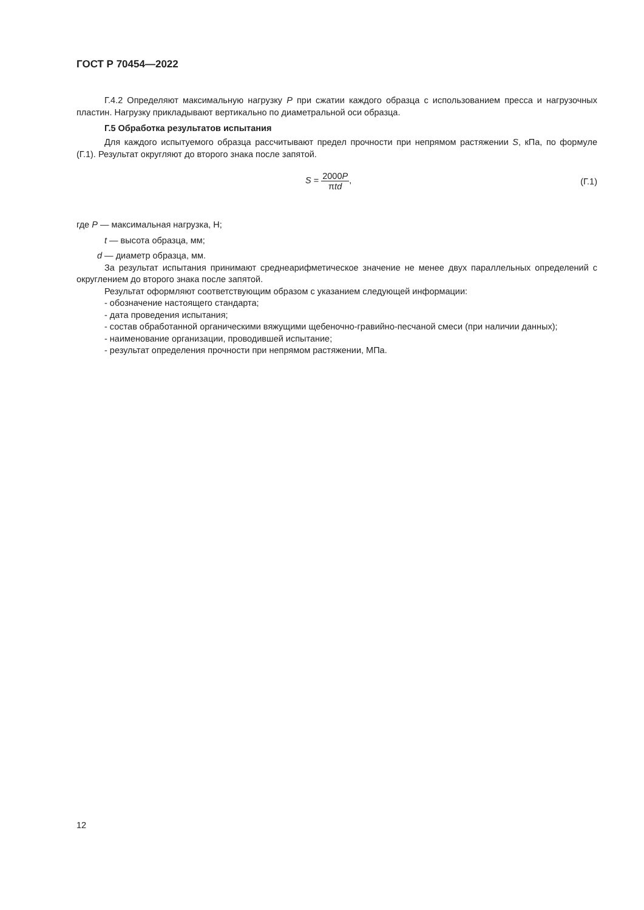ГОСТ Р 70454—2022
Г.4.2 Определяют максимальную нагрузку P при сжатии каждого образца с использованием пресса и нагрузочных пластин. Нагрузку прикладывают вертикально по диаметральной оси образца.
Г.5 Обработка результатов испытания
Для каждого испытуемого образца рассчитывают предел прочности при непрямом растяжении S, кПа, по формуле (Г.1). Результат округляют до второго знака после запятой.
S = 2000P πtd, (Г.1)
где P — максимальная нагрузка, Н;
t — высота образца, мм;
d — диаметр образца, мм.
За результат испытания принимают среднеарифметическое значение не менее двух параллельных определений с округлением до второго знака после запятой.
Результат оформляют соответствующим образом с указанием следующей информации:
- обозначение настоящего стандарта;
- дата проведения испытания;
- состав обработанной органическими вяжущими щебеночно-гравийно-песчаной смеси (при наличии данных);
- наименование организации, проводившей испытание;
- результат определения прочности при непрямом растяжении, МПа.
12